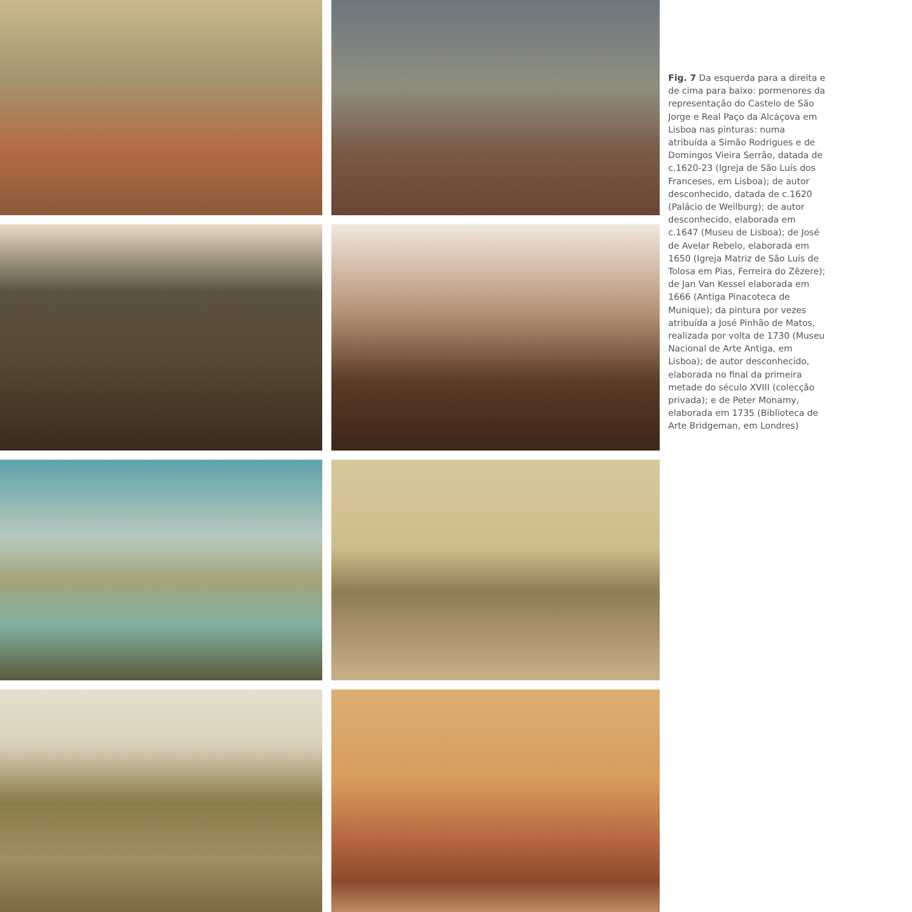Fig. 7 Da esquerda para a direita e de cima para baixo: pormenores da representação do Castelo de São Jorge e Real Paço da Alcáçova em Lisboa nas pinturas: numa atribuída a Simão Rodrigues e de Domingos Vieira Serrão, datada de c.1620-23 (Igreja de São Luís dos Franceses, em Lisboa); de autor desconhecido, datada de c.1620 (Palácio de Weilburg); de autor desconhecido, elaborada em c.1647 (Museu de Lisboa); de José de Avelar Rebelo, elaborada em 1650 (Igreja Matriz de São Luís de Tolosa em Pias, Ferreira do Zêzere); de Jan Van Kessel elaborada em 1666 (Antiga Pinacoteca de Munique); da pintura por vezes atribuída a José Pinhão de Matos, realizada por volta de 1730 (Museu Nacional de Arte Antiga, em Lisboa); de autor desconhecido, elaborada no final da primeira metade do século XVIII (colecção privada); e de Peter Monamy, elaborada em 1735 (Biblioteca de Arte Bridgeman, em Londres)